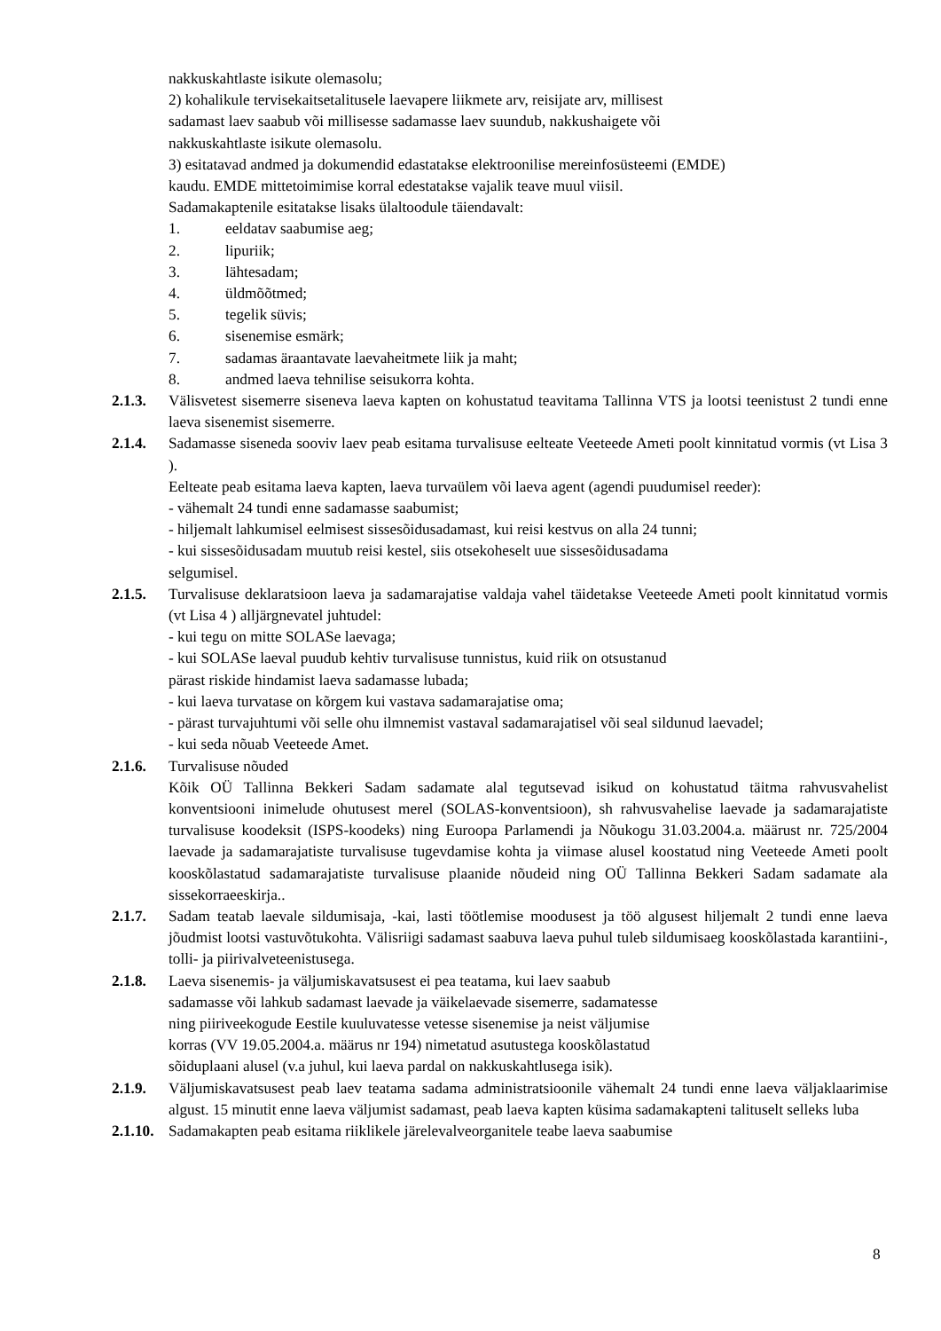nakkuskahtlaste isikute olemasolu;
2) kohalikule tervisekaitsetalitusele laevapere liikmete arv, reisijate arv, millisest
sadamast laev saabub või millisesse sadamasse laev suundub, nakkushaigete või
nakkuskahtlaste isikute olemasolu.
3) esitatavad andmed ja dokumendid edastatakse elektroonilise mereinfosüsteemi (EMDE)
kaudu. EMDE mittetoimimise korral edestatakse vajalik teave muul viisil.
Sadamakaptenile esitatakse lisaks ülaltoodule täiendavalt:
1. eeldatav saabumise aeg;
2. lipuriik;
3. lähtesadam;
4. üldmõõtmed;
5. tegelik süvis;
6. sisenemise esmärk;
7. sadamas äraantavate laevaheitmete liik ja maht;
8. andmed laeva tehnilise seisukorra kohta.
2.1.3. Välisvetest sisemerre siseneva laeva kapten on kohustatud teavitama Tallinna VTS ja lootsi teenistust 2 tundi enne laeva sisenemist sisemerre.
2.1.4. Sadamasse siseneda sooviv laev peab esitama turvalisuse eelteate Veeteede Ameti poolt kinnitatud vormis (vt Lisa 3 ).
Eelteate peab esitama laeva kapten, laeva turvaülem või laeva agent (agendi puudumisel reeder):
- vähemalt 24 tundi enne sadamasse saabumist;
- hiljemalt lahkumisel eelmisest sissesõidusadamast, kui reisi kestvus on alla 24 tunni;
- kui sissesõidusadam muutub reisi kestel, siis otsekoheselt uue sissesõidusadama
selgumisel.
2.1.5. Turvalisuse deklaratsioon laeva ja sadamarajatise valdaja vahel täidetakse Veeteede Ameti poolt kinnitatud vormis (vt Lisa 4 ) alljärgnevatel juhtudel:
- kui tegu on mitte SOLASe laevaga;
- kui SOLASe laeval puudub kehtiv turvalisuse tunnistus, kuid riik on otsustanud
pärast riskide hindamist laeva sadamasse lubada;
- kui laeva turvatase on kõrgem kui vastava sadamarajatise oma;
- pärast turvajuhtumi või selle ohu ilmnemist vastaval sadamarajatisel või seal sildunud laevadel;
- kui seda nõuab Veeteede Amet.
2.1.6. Turvalisuse nõuded
Kõik OÜ Tallinna Bekkeri Sadam sadamate alal tegutsevad isikud on kohustatud täitma rahvusvahelist konventsiooni inimelude ohutusest merel (SOLAS-konventsioon), sh rahvusvahelise laevade ja sadamarajatiste turvalisuse koodeksit (ISPS-koodeks) ning Euroopa Parlamendi ja Nõukogu 31.03.2004.a. määrust nr. 725/2004 laevade ja sadamarajatiste turvalisuse tugevdamise kohta ja viimase alusel koostatud ning Veeteede Ameti poolt kooskõlastatud sadamarajatiste turvalisuse plaanide nõudeid ning OÜ Tallinna Bekkeri Sadam sadamate ala sissekorraeeskirja..
2.1.7. Sadam teatab laevale sildumisaja, -kai, lasti töötlemise moodusest ja töö algusest hiljemalt 2 tundi enne laeva jõudmist lootsi vastuvõtukohta. Välisriigi sadamast saabuva laeva puhul tuleb sildumisaeg kooskõlastada karantiini-, tolli- ja piirivalveteenistusega.
2.1.8. Laeva sisenemis- ja väljumiskavatsusest ei pea teatama, kui laev saabub
sadamasse või lahkub sadamast laevade ja väikelaevade sisemerre, sadamatesse
ning piiriveekogude Eestile kuuluvatesse vetesse sisenemise ja neist väljumise
korras (VV 19.05.2004.a. määrus nr 194) nimetatud asutustega kooskõlastatud
sõiduplaani alusel (v.a juhul, kui laeva pardal on nakkuskahtlusega isik).
2.1.9. Väljumiskavatsusest peab laev teatama sadama administratsioonile vähemalt 24 tundi enne laeva väljaklaarimise algust. 15 minutit enne laeva väljumist sadamast, peab laeva kapten küsima sadamakapteni talituselt selleks luba
2.1.10.
Sadamakapten peab esitama riiklikele järelevalveorganitele teabe laeva saabumise
8